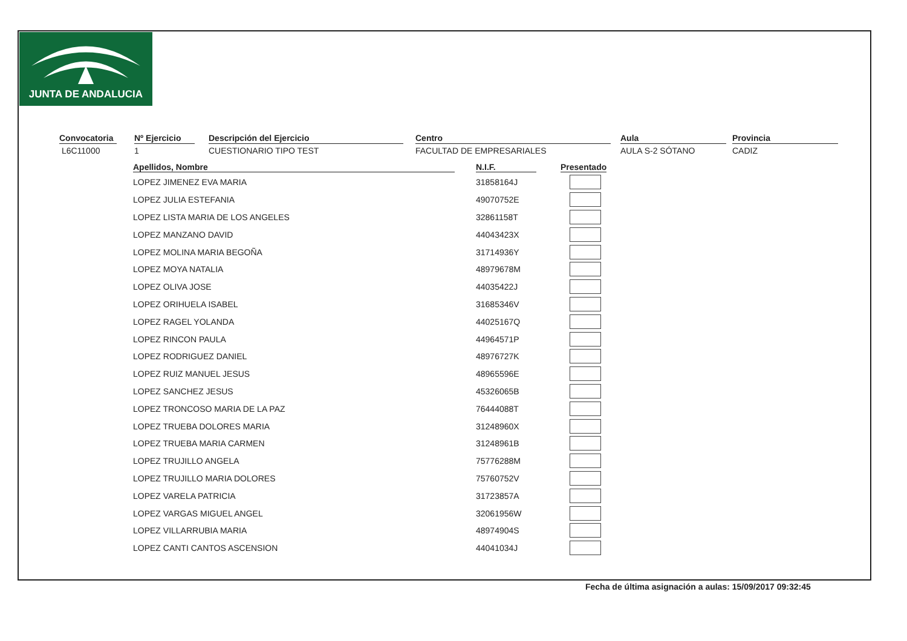JUNTA DE ANDALUCIA
Convocatoria
L6C11000
Nº Ejercicio
1
Descripción del Ejercicio
CUESTIONARIO TIPO TEST
Centro
FACULTAD DE EMPRESARIALES
Aula
AULA S-2 SÓTANO
Provincia
CADIZ
| Apellidos, Nombre | N.I.F. | Presentado |
| --- | --- | --- |
| LOPEZ JIMENEZ EVA MARIA | 31858164J | |
| LOPEZ JULIA ESTEFANIA | 49070752E | |
| LOPEZ LISTA MARIA DE LOS ANGELES | 32861158T | |
| LOPEZ MANZANO DAVID | 44043423X | |
| LOPEZ MOLINA MARIA BEGOÑA | 31714936Y | |
| LOPEZ MOYA NATALIA | 48979678M | |
| LOPEZ OLIVA JOSE | 44035422J | |
| LOPEZ ORIHUELA ISABEL | 31685346V | |
| LOPEZ RAGEL YOLANDA | 44025167Q | |
| LOPEZ RINCON PAULA | 44964571P | |
| LOPEZ RODRIGUEZ DANIEL | 48976727K | |
| LOPEZ RUIZ MANUEL JESUS | 48965596E | |
| LOPEZ SANCHEZ JESUS | 45326065B | |
| LOPEZ TRONCOSO MARIA DE LA PAZ | 76444088T | |
| LOPEZ TRUEBA DOLORES MARIA | 31248960X | |
| LOPEZ TRUEBA MARIA CARMEN | 31248961B | |
| LOPEZ TRUJILLO ANGELA | 75776288M | |
| LOPEZ TRUJILLO MARIA DOLORES | 75760752V | |
| LOPEZ VARELA PATRICIA | 31723857A | |
| LOPEZ VARGAS MIGUEL ANGEL | 32061956W | |
| LOPEZ VILLARRUBIA MARIA | 48974904S | |
| LOPEZ CANTI CANTOS ASCENSION | 44041034J | |
Fecha de última asignación a aulas: 15/09/2017 09:32:45